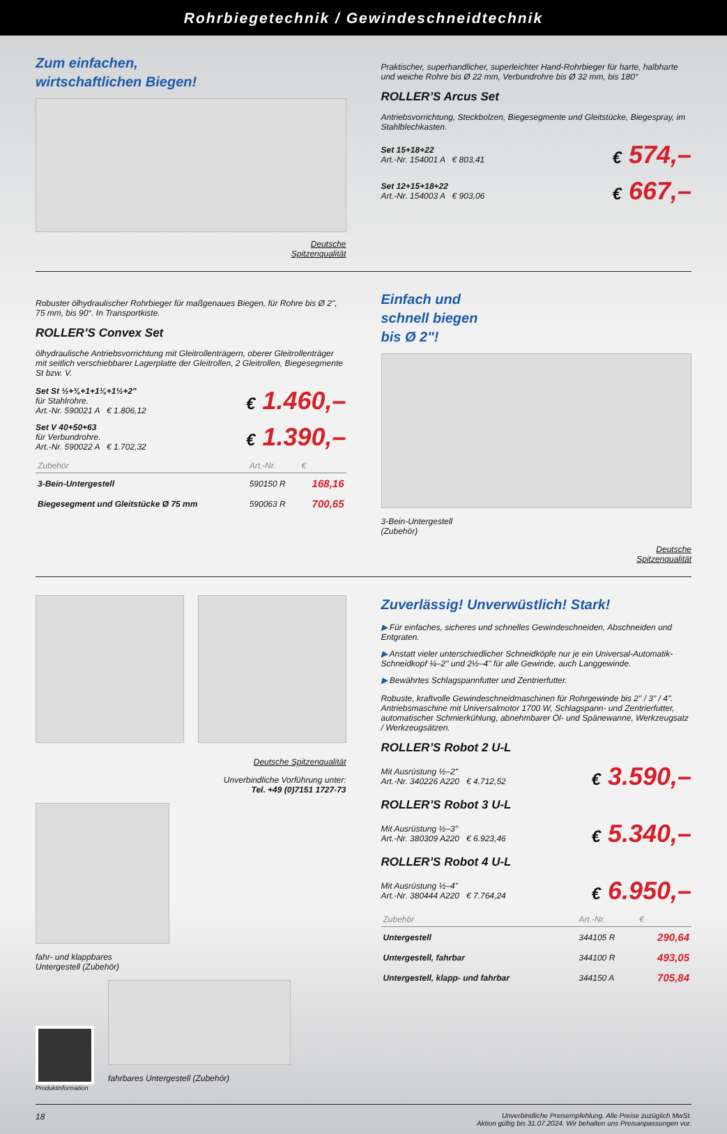Rohrbiegetechnik / Gewindeschneidtechnik
Zum einfachen,
wirtschaftlichen Biegen!
Deutsche
Spitzenqualität
Praktischer, superhandlicher, superleichter Hand-Rohrbieger für harte, halbharte und weiche Rohre bis Ø 22 mm, Verbundrohre bis Ø 32 mm, bis 180°
ROLLER’S Arcus Set
Antriebsvorrichtung, Steckbolzen, Biegesegmente und Gleitstücke, Biegespray, im Stahlblechkasten.
Set 15+18+22
Art.-Nr. 154001 A € 803,41
€ 574,–
Set 12+15+18+22
Art.-Nr. 154003 A € 903,06
€ 667,–
Robuster ölhydraulischer Rohrbieger für maßgenaues Biegen, für Rohre bis Ø 2", 75 mm, bis 90°. In Transportkiste.
ROLLER’S Convex Set
ölhydraulische Antriebsvorrichtung mit Gleitrollenträgern, oberer Gleitrollenträger mit seitlich verschiebbarer Lagerplatte der Gleitrollen, 2 Gleitrollen, Biegesegmente St bzw. V.
Set St ½+¾+1+1¼+1½+2"
für Stahlrohre.
Art.-Nr. 590021 A € 1.806,12
€ 1.460,–
Set V 40+50+63
für Verbundrohre.
Art.-Nr. 590022 A € 1.702,32
€ 1.390,–
| Zubehör | Art.-Nr. | € |
| --- | --- | --- |
| 3-Bein-Untergestell | 590150 R | 168,16 |
| Biegesegment und Gleitstücke Ø 75 mm | 590063 R | 700,65 |
Einfach und
schnell biegen
bis Ø 2"!
3-Bein-Untergestell
(Zubehör)
Deutsche
Spitzenqualität
Deutsche Spitzenqualität
Unverbindliche Vorführung unter:
Tel. +49 (0)7151 1727-73
fahr- und klappbares
Untergestell (Zubehör)
Produktinformation
fahrbares Untergestell (Zubehör)
Zuverlässig! Unverwüstlich! Stark!
▶ Für einfaches, sicheres und schnelles Gewindeschneiden, Abschneiden und Entgraten.
▶ Anstatt vieler unterschiedlicher Schneidköpfe nur je ein Universal-Automatik-Schneidkopf ¼–2" und 2½–4" für alle Gewinde, auch Langgewinde.
▶ Bewährtes Schlagspannfutter und Zentrierfutter.
Robuste, kraftvolle Gewindeschneidmaschinen für Rohrgewinde bis 2" / 3" / 4". Antriebsmaschine mit Universalmotor 1700 W, Schlagspann- und Zentrierfutter, automatischer Schmierkühlung, abnehmbarer Öl- und Spänewanne, Werkzeugsatz / Werkzeugsätzen.
ROLLER’S Robot 2 U-L
Mit Ausrüstung ½–2"
Art.-Nr. 340226 A220 € 4.712,52
€ 3.590,–
ROLLER’S Robot 3 U-L
Mit Ausrüstung ½–3"
Art.-Nr. 380309 A220 € 6.923,46
€ 5.340,–
ROLLER’S Robot 4 U-L
Mit Ausrüstung ½–4"
Art.-Nr. 380444 A220 € 7.764,24
€ 6.950,–
| Zubehör | Art.-Nr. | € |
| --- | --- | --- |
| Untergestell | 344105 R | 290,64 |
| Untergestell, fahrbar | 344100 R | 493,05 |
| Untergestell, klapp- und fahrbar | 344150 A | 705,84 |
18 Unverbindliche Preisempfehlung. Alle Preise zuzüglich MwSt.
Aktion gültig bis 31.07.2024. Wir behalten uns Preisanpassungen vor.